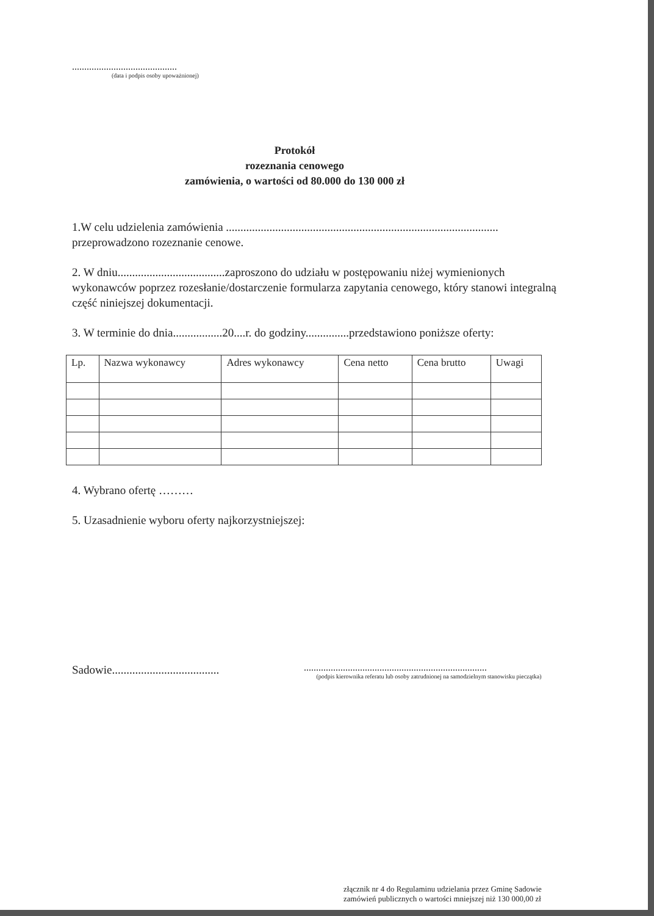...........................................
(data i podpis osoby upoważnionej)
Protokół
rozeznania cenowego
zamówienia, o wartości od 80.000 do 130 000 zł
1.W celu udzielenia zamówienia ..............................................................................................
przeprowadzono rozeznanie cenowe.
2. W dniu.....................................zaproszono do udziału w postępowaniu niżej wymienionych wykonawców poprzez rozesłanie/dostarczenie formularza zapytania cenowego, który stanowi integralną część niniejszej dokumentacji.
3. W terminie do dnia.................20....r. do godziny...............przedstawiono poniższe oferty:
| Lp. | Nazwa wykonawcy | Adres wykonawcy | Cena netto | Cena brutto | Uwagi |
4. Wybrano ofertę ………
5. Uzasadnienie wyboru oferty najkorzystniejszej:
Sadowie.....................................
...........................................................................
(podpis kierownika referatu lub osoby zatrudnionej na samodzielnym stanowisku pieczątka)
złącznik nr 4 do Regulaminu udzielania przez Gminę Sadowie zamówień publicznych o wartości mniejszej niż 130 000,00 zł